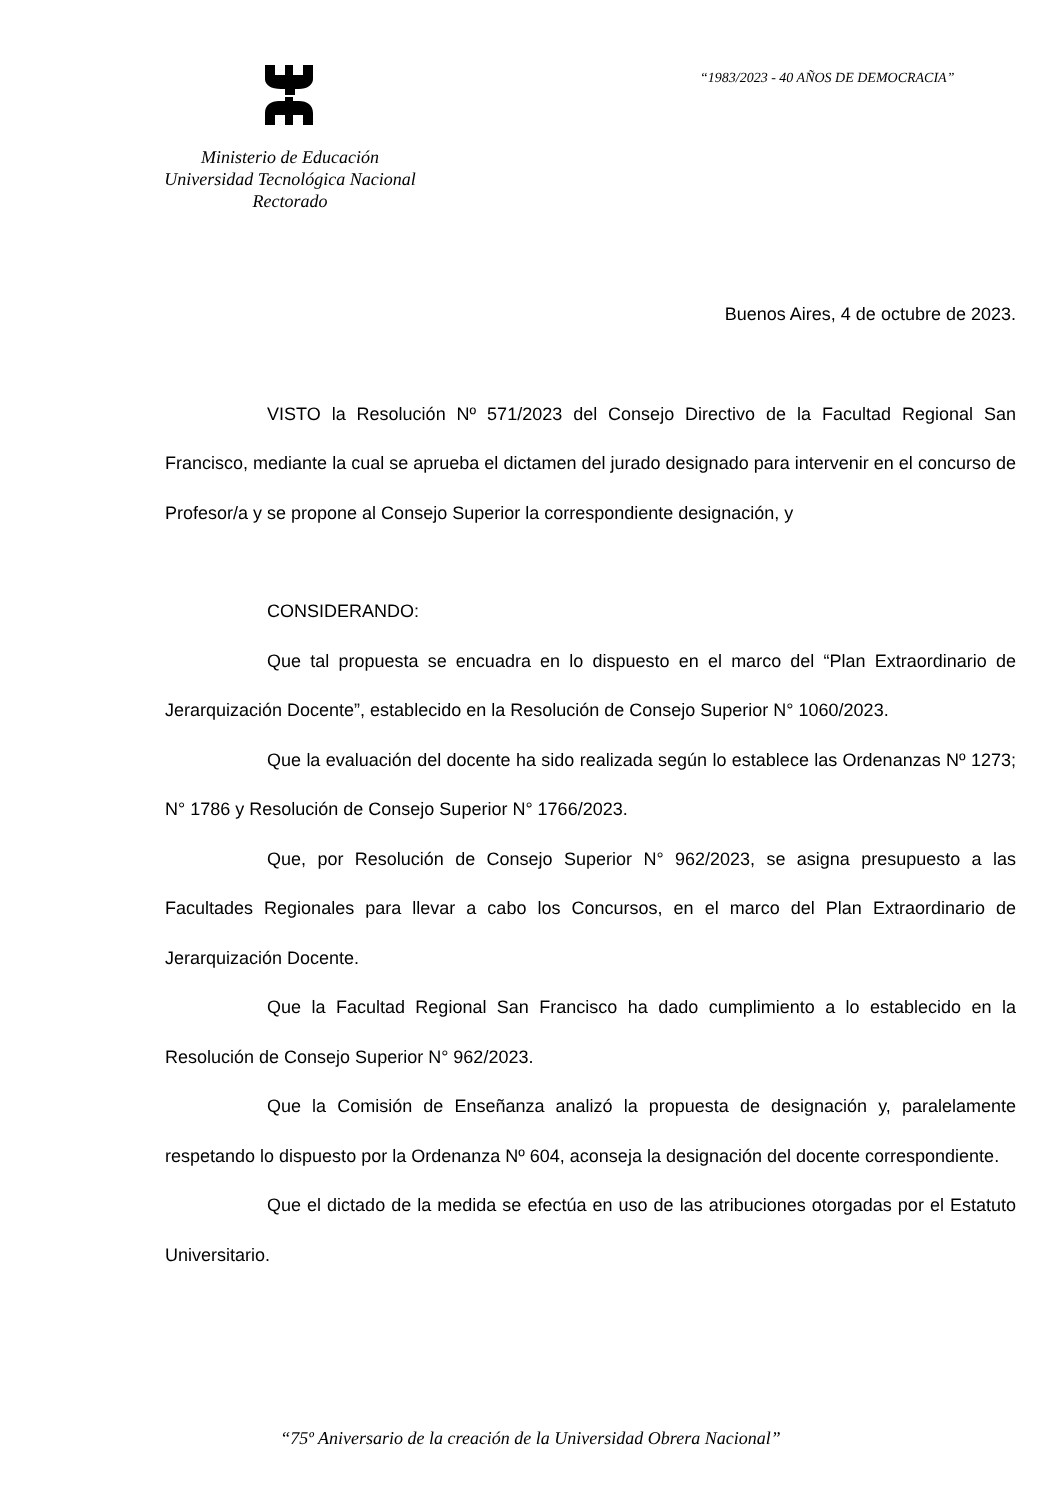“1983/2023 - 40 AÑOS DE DEMOCRACIA”
Ministerio de Educación
Universidad Tecnológica Nacional
Rectorado
Buenos Aires, 4 de octubre de 2023.
VISTO la Resolución Nº 571/2023 del Consejo Directivo de la Facultad Regional San Francisco, mediante la cual se aprueba el dictamen del jurado designado para intervenir en el concurso de Profesor/a y se propone al Consejo Superior la correspondiente designación, y
CONSIDERANDO:
Que tal propuesta se encuadra en lo dispuesto en el marco del “Plan Extraordinario de Jerarquización Docente”, establecido en la Resolución de Consejo Superior N° 1060/2023.
Que la evaluación del docente ha sido realizada según lo establece las Ordenanzas Nº 1273; N° 1786 y Resolución de Consejo Superior N° 1766/2023.
Que, por Resolución de Consejo Superior N° 962/2023, se asigna presupuesto a las Facultades Regionales para llevar a cabo los Concursos, en el marco del Plan Extraordinario de Jerarquización Docente.
Que la Facultad Regional San Francisco ha dado cumplimiento a lo establecido en la Resolución de Consejo Superior N° 962/2023.
Que la Comisión de Enseñanza analizó la propuesta de designación y, paralelamente respetando lo dispuesto por la Ordenanza Nº 604, aconseja la designación del docente correspondiente.
Que el dictado de la medida se efectúa en uso de las atribuciones otorgadas por el Estatuto Universitario.
“75º Aniversario de la creación de la Universidad Obrera Nacional”